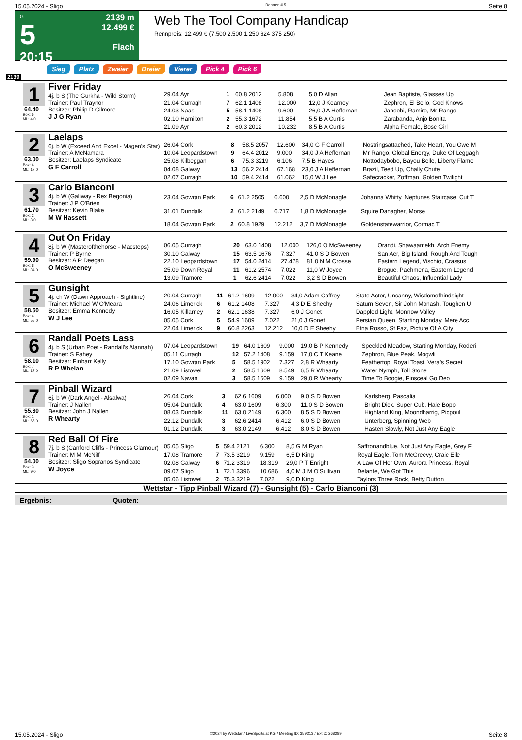15.05.2024 - Sligo Rennen # 5 Seite 8
G
5
20:15
2139 m
12.499 €
Flach
Web The Tool Company Handicap
Rennpreis: 12.499 € (7.500 2.500 1.250 624 375 250)
Sieg Platz Zweier Dreier Vierer Pick 4 Pick 6
2139
1
64.40
Box: 5
ML: 4,0
Fiver Friday
4j. b S (The Gurkha - Wild Storm)
Trainer: Paul Traynor
Besitzer: Philip D Gilmore
J J G Ryan
| 29.04 Ayr | 1 | 60.8 2012 | 5.808 | 5,0 D Allan | Jean Baptiste, Glasses Up |
| 21.04 Curragh | 7 | 62.1 1408 | 12.000 | 12,0 J Kearney | Zephron, El Bello, God Knows |
| 24.03 Naas | 5 | 58.1 1408 | 9.600 | 26,0 J A Heffernan | Janoobi, Ramiro, Mr Rango |
| 02.10 Hamilton | 2 | 55.3 1672 | 11.854 | 5,5 B A Curtis | Zarabanda, Anjo Bonita |
| 21.09 Ayr | 2 | 60.3 2012 | 10.232 | 8,5 B A Curtis | Alpha Female, Bosc Girl |
2
63.00
Box: 6
ML: 17,0
Laelaps
6j. b W (Exceed And Excel - Magen's Star)
Trainer: A McNamara
Besitzer: Laelaps Syndicate
G F Carroll
| 26.04 Cork | 8 | 58.5 2057 | 12.600 | 34,0 G F Carroll | Nostringsattached, Take Heart, You Owe M |
| 10.04 Leopardstown | 9 | 64.4 2012 | 9.000 | 34,0 J A Heffernan | Mr Rango, Global Energy, Duke Of Leggagh |
| 25.08 Kilbeggan | 6 | 75.3 3219 | 6.106 | 7,5 B Hayes | Nottodaybobo, Bayou Belle, Liberty Flame |
| 04.08 Galway | 13 | 56.2 2414 | 67.168 | 23,0 J A Heffernan | Brazil, Teed Up, Chally Chute |
| 02.07 Curragh | 10 | 59.4 2414 | 61.062 | 15,0 W J Lee | Safecracker, Zoffman, Golden Twilight |
3
61.70
Box: 2
ML: 3,0
Carlo Bianconi
4j. b W (Galiway - Rex Begonia)
Trainer: J P O'Brien
Besitzer: Kevin Blake
M W Hassett
| 23.04 Gowran Park | 6 | 61.2 2505 | 6.600 | 2,5 D McMonagle | Johanna Whitty, Neptunes Staircase, Cut T |
| 31.01 Dundalk | 2 | 61.2 2149 | 6.717 | 1,8 D McMonagle | Squire Danagher, Morse |
| 18.04 Gowran Park | 2 | 60.8 1929 | 12.212 | 3,7 D McMonagle | Goldenstatewarrior, Cormac T |
4
59.90
Box: 8
ML: 34,0
Out On Friday
8j. b W (Masterofthehorse - Macsteps)
Trainer: P Byrne
Besitzer: A P Deegan
O McSweeney
| 06.05 Curragh | 20 | 63.0 1408 | 12.000 | 126,0 O McSweeney | Orandi, Shawaamekh, Arch Enemy |
| 30.10 Galway | 15 | 63.5 1676 | 7.327 | 41,0 S D Bowen | San Aer, Big Island, Rough And Tough |
| 22.10 Leopardstown | 17 | 54.0 2414 | 27.478 | 81,0 N M Crosse | Eastern Legend, Vischio, Crassus |
| 25.09 Down Royal | 11 | 61.2 2574 | 7.022 | 11,0 W Joyce | Brogue, Pachmena, Eastern Legend |
| 13.09 Tramore | 1 | 62.6 2414 | 7.022 | 3,2 S D Bowen | Beautiful Chaos, Influential Lady |
5
58.50
Box: 4
ML: 55,0
Gunsight
4j. ch W (Dawn Approach - Sightline)
Trainer: Michael W O'Meara
Besitzer: Emma Kennedy
W J Lee
| 20.04 Curragh | 11 | 61.2 1609 | 12.000 | 34,0 Adam Caffrey | State Actor, Uncanny, Wisdomofhindsight |
| 24.06 Limerick | 6 | 61.2 1408 | 7.327 | 4,3 D E Sheehy | Saturn Seven, Sir John Monash, Toughen U |
| 16.05 Killarney | 2 | 62.1 1638 | 7.327 | 6,0 J Gonet | Dappled Light, Monnow Valley |
| 05.05 Cork | 5 | 54.9 1609 | 7.022 | 21,0 J Gonet | Persian Queen, Starting Monday, Mere Acc |
| 22.04 Limerick | 9 | 60.8 2263 | 12.212 | 10,0 D E Sheehy | Etna Rosso, St Faz, Picture Of A City |
6
58.10
Box: 7
ML: 17,0
Randall Poets Lass
4j. b S (Urban Poet - Randall's Alannah)
Trainer: S Fahey
Besitzer: Finbarr Kelly
R P Whelan
| 07.04 Leopardstown | 19 | 64.0 1609 | 9.000 | 19,0 B P Kennedy | Speckled Meadow, Starting Monday, Roderi |
| 05.11 Curragh | 12 | 57.2 1408 | 9.159 | 17,0 C T Keane | Zephron, Blue Peak, Mogwli |
| 17.10 Gowran Park | 5 | 58.5 1902 | 7.327 | 2,8 R Whearty | Feathertop, Royal Toast, Vera's Secret |
| 21.09 Listowel | 2 | 58.5 1609 | 8.549 | 6,5 R Whearty | Water Nymph, Toll Stone |
| 02.09 Navan | 3 | 58.5 1609 | 9.159 | 29,0 R Whearty | Time To Boogie, Finsceal Go Deo |
7
55.80
Box: 1
ML: 65,0
Pinball Wizard
6j. b W (Dark Angel - Alsalwa)
Trainer: J Nallen
Besitzer: John J Nallen
R Whearty
| 26.04 Cork | 3 | 62.6 1609 | 6.000 | 9,0 S D Bowen | Karlsberg, Pascalia |
| 05.04 Dundalk | 4 | 63.0 1609 | 6.300 | 11,0 S D Bowen | Bright Dick, Super Cub, Hale Bopp |
| 08.03 Dundalk | 11 | 63.0 2149 | 6.300 | 8,5 S D Bowen | Highland King, Moondharrig, Picpoul |
| 22.12 Dundalk | 3 | 62.6 2414 | 6.412 | 6,0 S D Bowen | Unterberg, Spinning Web |
| 01.12 Dundalk | 3 | 63.0 2149 | 6.412 | 8,0 S D Bowen | Hasten Slowly, Not Just Any Eagle |
8
54.00
Box: 3
ML: 9,0
Red Ball Of Fire
7j. b S (Canford Cliffs - Princess Glamour)
Trainer: M M McNiff
Besitzer: Sligo Sopranos Syndicate
W Joyce
| 05.05 Sligo | 5 | 59.4 2121 | 6.300 | 8,5 G M Ryan | Saffronandblue, Not Just Any Eagle, Grey F |
| 17.08 Tramore | 7 | 73.5 3219 | 9.159 | 6,5 D King | Royal Eagle, Tom McGreevy, Craic Eile |
| 02.08 Galway | 6 | 71.2 3319 | 18.319 | 29,0 P T Enright | A Law Of Her Own, Aurora Princess, Royal |
| 09.07 Sligo | 1 | 72.1 3396 | 10.686 | 4,0 M J M O'Sullivan | Delante, We Got This |
| 05.06 Listowel | 2 | 75.3 3219 | 7.022 | 9,0 D King | Taylors Three Rock, Betty Dutton |
Wettstar - Tipp:Pinball Wizard (7) - Gunsight (5) - Carlo Bianconi (3)
Ergebnis: Quoten:
15.05.2024 - Sligo ©2024 by Wettstar / LiveSports.at KG / Meeting ID: 359213 / ExtID: 268289 Seite 8